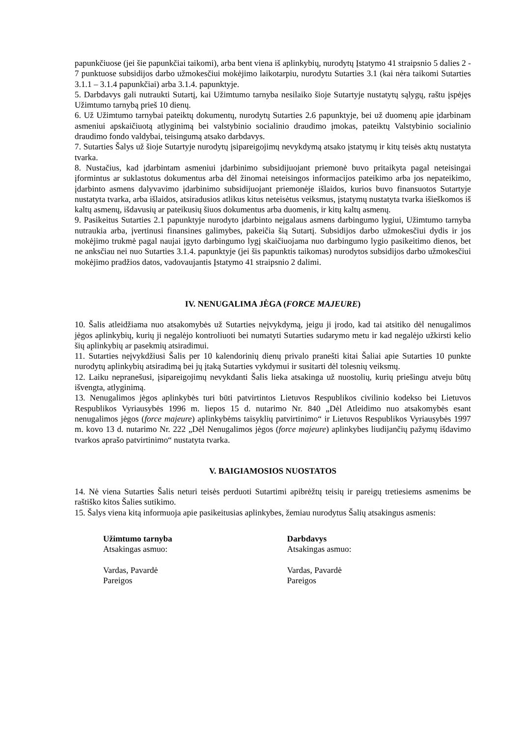papunkčiuose (jei šie papunkčiai taikomi), arba bent viena iš aplinkybių, nurodytų Įstatymo 41 straipsnio 5 dalies 2 - 7 punktuose subsidijos darbo užmokesčiui mokėjimo laikotarpiu, nurodytu Sutarties 3.1 (kai nėra taikomi Sutarties 3.1.1 – 3.1.4 papunkčiai) arba 3.1.4. papunktyje.
5. Darbdavys gali nutraukti Sutartį, kai Užimtumo tarnyba nesilaiko šioje Sutartyje nustatytų sąlygų, raštu įspėjęs Užimtumo tarnybą prieš 10 dienų.
6. Už Užimtumo tarnybai pateiktų dokumentų, nurodytų Sutarties 2.6 papunktyje, bei už duomenų apie įdarbinam asmeniui apskaičiuotą atlyginimą bei valstybinio socialinio draudimo įmokas, pateiktų Valstybinio socialinio draudimo fondo valdybai, teisingumą atsako darbdavys.
7. Sutarties Šalys už šioje Sutartyje nurodytų įsipareigojimų nevykdymą atsako įstatymų ir kitų teisės aktų nustatyta tvarka.
8. Nustačius, kad įdarbintam asmeniui įdarbinimo subsidijuojant priemonė buvo pritaikyta pagal neteisingai įformintus ar suklastotus dokumentus arba dėl žinomai neteisingos informacijos pateikimo arba jos nepateikimo, įdarbinto asmens dalyvavimo įdarbinimo subsidijuojant priemonėje išlaidos, kurios buvo finansuotos Sutartyje nustatyta tvarka, arba išlaidos, atsiradusios atlikus kitus neteisėtus veiksmus, įstatymų nustatyta tvarka išieškomos iš kaltų asmenų, išdavusių ar pateikusių šiuos dokumentus arba duomenis, ir kitų kaltų asmenų.
9. Pasikeitus Sutarties 2.1 papunktyje nurodyto įdarbinto neįgalaus asmens darbingumo lygiui, Užimtumo tarnyba nutraukia arba, įvertinusi finansines galimybes, pakeičia šią Sutartį. Subsidijos darbo užmokesčiui dydis ir jos mokėjimo trukmė pagal naujai įgyto darbingumo lygį skaičiuojama nuo darbingumo lygio pasikeitimo dienos, bet ne anksčiau nei nuo Sutarties 3.1.4. papunktyje (jei šis papunktis taikomas) nurodytos subsidijos darbo užmokesčiui mokėjimo pradžios datos, vadovaujantis Įstatymo 41 straipsnio 2 dalimi.
IV. NENUGALIMA JĖGA (FORCE MAJEURE)
10. Šalis atleidžiama nuo atsakomybės už Sutarties neįvykdymą, jeigu ji įrodo, kad tai atsitiko dėl nenugalimos jėgos aplinkybių, kurių ji negalėjo kontroliuoti bei numatyti Sutarties sudarymo metu ir kad negalėjo užkirsti kelio šių aplinkybių ar pasekmių atsiradimui.
11. Sutarties neįvykdžiusi Šalis per 10 kalendorinių dienų privalo pranešti kitai Šaliai apie Sutarties 10 punkte nurodytų aplinkybių atsiradimą bei jų įtaką Sutarties vykdymui ir susitarti dėl tolesnių veiksmų.
12. Laiku nepranešusi, įsipareigojimų nevykdanti Šalis lieka atsakinga už nuostolių, kurių priešingu atveju būtų išvengta, atlyginimą.
13. Nenugalimos jėgos aplinkybės turi būti patvirtintos Lietuvos Respublikos civilinio kodekso bei Lietuvos Respublikos Vyriausybės 1996 m. liepos 15 d. nutarimo Nr. 840 „Dėl Atleidimo nuo atsakomybės esant nenugalimos jėgos (force majeure) aplinkybėms taisyklių patvirtinimo“ ir Lietuvos Respublikos Vyriausybės 1997 m. kovo 13 d. nutarimo Nr. 222 „Dėl Nenugalimos jėgos (force majeure) aplinkybes liudijančių pažymų išdavimo tvarkos aprašo patvirtinimo“ nustatyta tvarka.
V. BAIGIAMOSIOS NUOSTATOS
14. Nė viena Sutarties Šalis neturi teisės perduoti Sutartimi apibrėžtų teisių ir pareigų tretiesiems asmenims be raštiško kitos Šalies sutikimo.
15. Šalys viena kitą informuoja apie pasikeitusias aplinkybes, žemiau nurodytus Šalių atsakingus asmenis:
Užimtumo tarnyba
Atsakingas asmuo:
Vardas, Pavardė
Pareigos
Darbdavys
Atsakingas asmuo:
Vardas, Pavardė
Pareigos